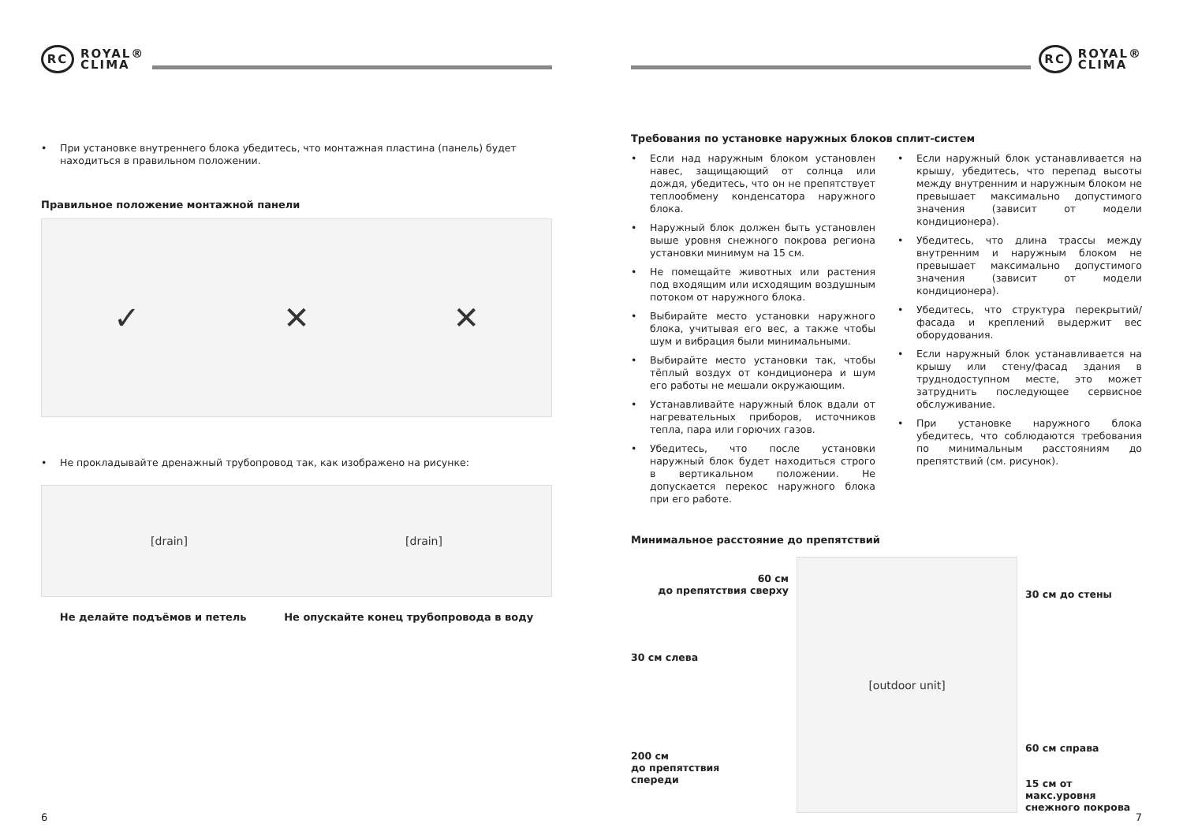RC ROYAL®
CLIMA
• При установке внутреннего блока убедитесь, что монтажная пластина (панель) будет находиться в правильном положении.
Правильное положение монтажной панели
✓ ✕ ✕
• Не прокладывайте дренажный трубопровод так, как изображено на рисунке:
[drain] [drain]
Не делайте подъёмов и петель Не опускайте конец трубопровода в воду
6
RC ROYAL®
CLIMA
Требования по установке наружных блоков сплит-систем
• Если над наружным блоком установлен навес, защищающий от солнца или дождя, убедитесь, что он не препятствует теплообмену конденсатора наружного блока.
• Наружный блок должен быть установлен выше уровня снежного покрова региона установки минимум на 15 см.
• Не помещайте животных или растения под входящим или исходящим воздушным потоком от наружного блока.
• Выбирайте место установки наружного блока, учитывая его вес, а также чтобы шум и вибрация были минимальными.
• Выбирайте место установки так, чтобы тёплый воздух от кондиционера и шум его работы не мешали окружающим.
• Устанавливайте наружный блок вдали от нагревательных приборов, источников тепла, пара или горючих газов.
• Убедитесь, что после установки наружный блок будет находиться строго в вертикальном положении. Не допускается перекос наружного блока при его работе.
• Если наружный блок устанавливается на крышу, убедитесь, что перепад высоты между внутренним и наружным блоком не превышает максимально допустимого значения (зависит от модели кондиционера).
• Убедитесь, что длина трассы между внутренним и наружным блоком не превышает максимально допустимого значения (зависит от модели кондиционера).
• Убедитесь, что структура перекрытий/фасада и креплений выдержит вес оборудования.
• Если наружный блок устанавливается на крышу или стену/фасад здания в труднодоступном месте, это может затруднить последующее сервисное обслуживание.
• При установке наружного блока убедитесь, что соблюдаются требования по минимальным расстояниям до препятствий (см. рисунок).
Минимальное расстояние до препятствий
60 см
до препятствия сверху
30 см слева
200 см
до препятствия
спереди
[outdoor unit]
30 см до стены
60 см справа
15 см от макс.уровня
снежного покрова
7